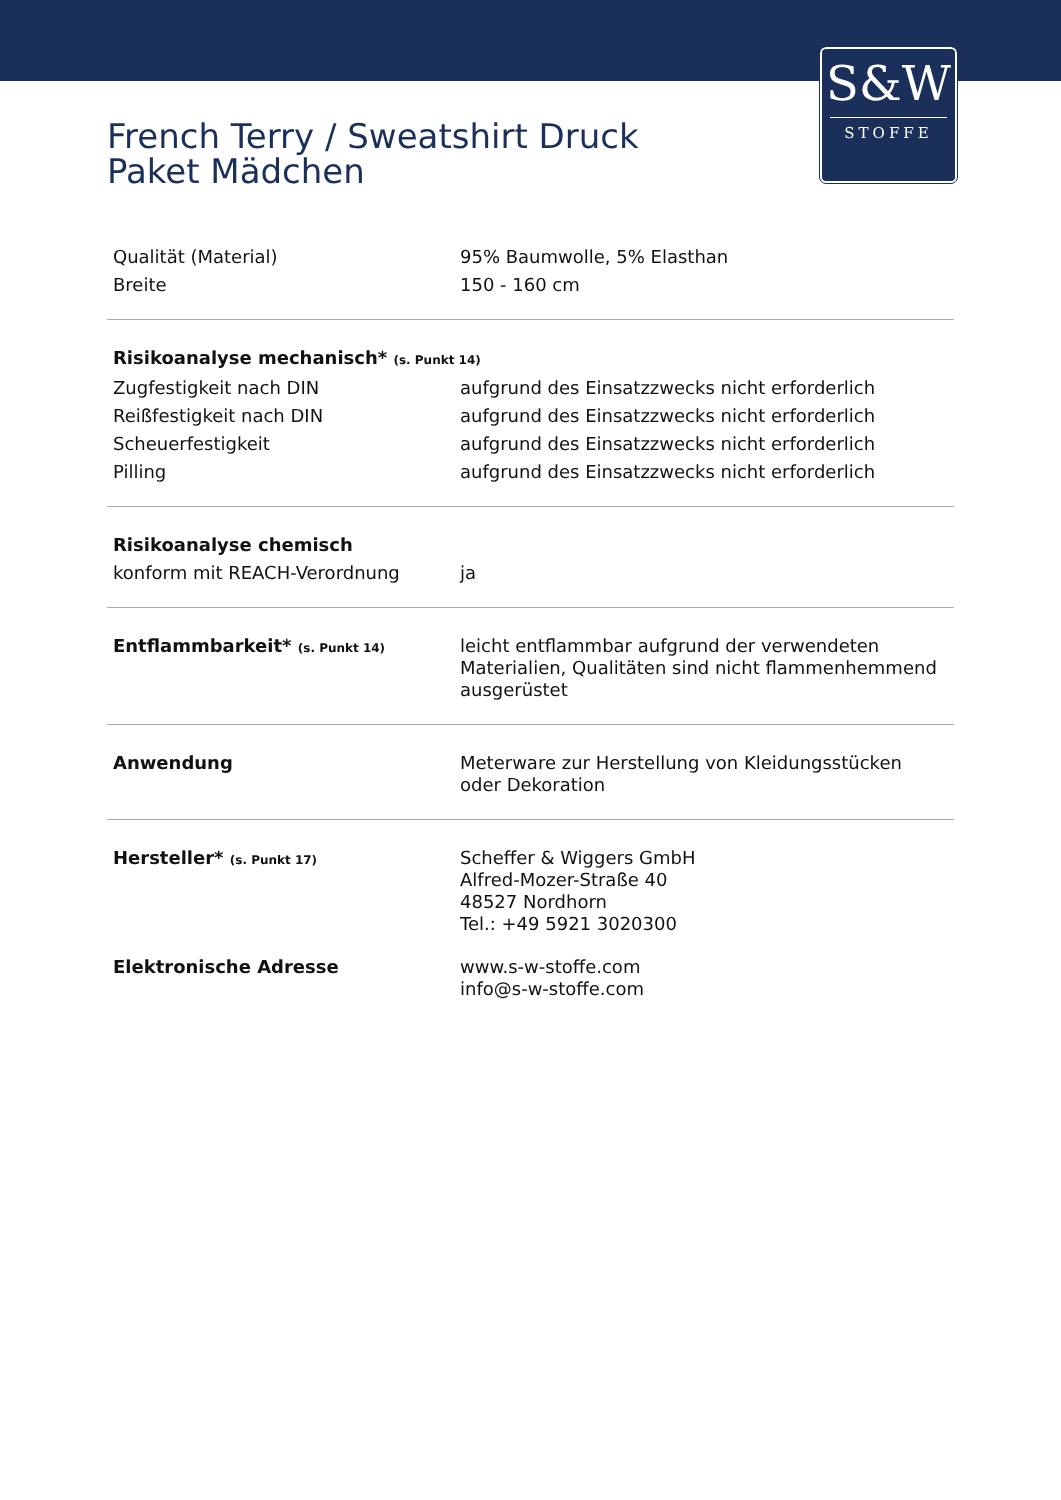S&W
STOFFE
French Terry / Sweatshirt Druck
Paket Mädchen
| Qualität (Material) | 95% Baumwolle, 5% Elasthan |
| Breite | 150 - 160 cm |
| Risikoanalyse mechanisch* (s. Punkt 14) | |
| Zugfestigkeit nach DIN | aufgrund des Einsatzzwecks nicht erforderlich |
| Reißfestigkeit nach DIN | aufgrund des Einsatzzwecks nicht erforderlich |
| Scheuerfestigkeit | aufgrund des Einsatzzwecks nicht erforderlich |
| Pilling | aufgrund des Einsatzzwecks nicht erforderlich |
| Risikoanalyse chemisch | |
| konform mit REACH-Verordnung | ja |
| Entflammbarkeit* (s. Punkt 14) | leicht entflammbar aufgrund der verwendeten Materialien, Qualitäten sind nicht flammenhemmend ausgerüstet |
| Anwendung | Meterware zur Herstellung von Kleidungsstücken oder Dekoration |
| Hersteller* (s. Punkt 17) | Scheffer & Wiggers GmbH Alfred-Mozer-Straße 40 48527 Nordhorn Tel.: +49 5921 3020300 |
| Elektronische Adresse | www.s-w-stoffe.com info@s-w-stoffe.com |